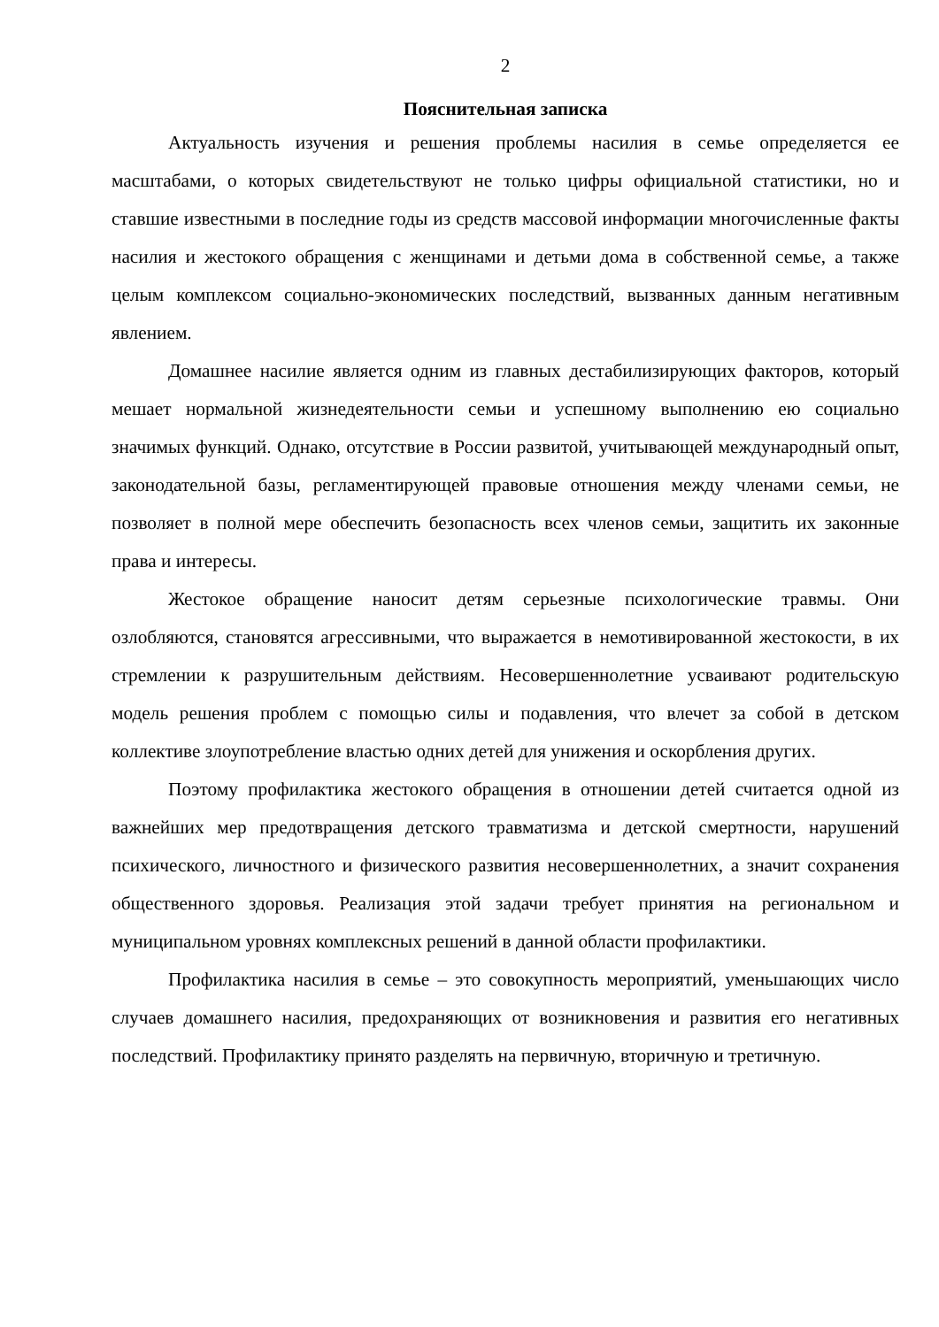2
Пояснительная записка
Актуальность изучения и решения проблемы насилия в семье определяется ее масштабами, о которых свидетельствуют не только цифры официальной статистики, но и ставшие известными в последние годы из средств массовой информации многочисленные факты насилия и жестокого обращения с женщинами и детьми дома в собственной семье, а также целым комплексом социально-экономических последствий, вызванных данным негативным явлением.
Домашнее насилие является одним из главных дестабилизирующих факторов, который мешает нормальной жизнедеятельности семьи и успешному выполнению ею социально значимых функций. Однако, отсутствие в России развитой, учитывающей международный опыт, законодательной базы, регламентирующей правовые отношения между членами семьи, не позволяет в полной мере обеспечить безопасность всех членов семьи, защитить их законные права и интересы.
Жестокое обращение наносит детям серьезные психологические травмы. Они озлобляются, становятся агрессивными, что выражается в немотивированной жестокости, в их стремлении к разрушительным действиям. Несовершеннолетние усваивают родительскую модель решения проблем с помощью силы и подавления, что влечет за собой в детском коллективе злоупотребление властью одних детей для унижения и оскорбления других.
Поэтому профилактика жестокого обращения в отношении детей считается одной из важнейших мер предотвращения детского травматизма и детской смертности, нарушений психического, личностного и физического развития несовершеннолетних, а значит сохранения общественного здоровья. Реализация этой задачи требует принятия на региональном и муниципальном уровнях комплексных решений в данной области профилактики.
Профилактика насилия в семье – это совокупность мероприятий, уменьшающих число случаев домашнего насилия, предохраняющих от возникновения и развития его негативных последствий. Профилактику принято разделять на первичную, вторичную и третичную.